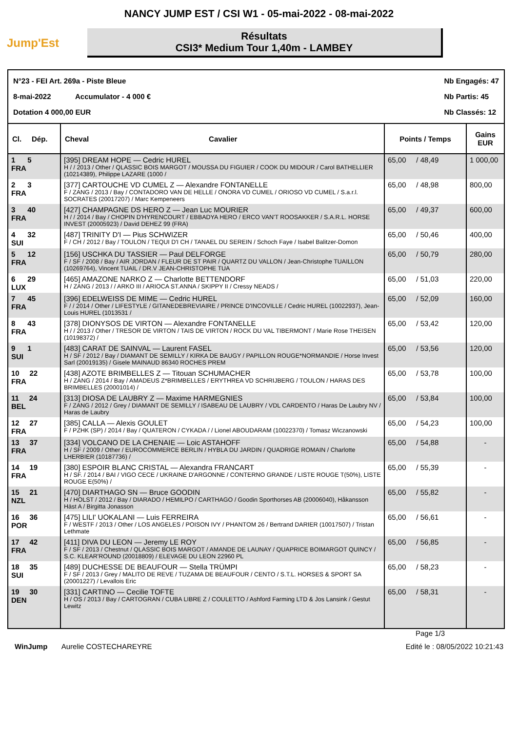NANCY JUMP EST / CSI W1 - 05-mai-2022 - 08-mai-2022
Jump'Est
Résultats
CSI3* Medium Tour 1,40m - LAMBEY
N°23 - FEI Art. 269a - Piste Bleue
8-mai-2022 Accumulator - 4 000 €
Dotation 4 000,00 EUR
Nb Engagés: 47
Nb Partis: 45
Nb Classés: 12
| Cl. Dép. | Cheval Cavalier | Points / Temps | Gains EUR |
| --- | --- | --- | --- |
| 1 5 FRA | [395] DREAM HOPE — Cedric HUREL H / / 2013 / Other / QLASSIC BOIS MARGOT / MOUSSA DU FIGUIER / COOK DU MIDOUR / Carol BATHELLIER (10214389), Philippe LAZARE (1000 / | 65,00 / 48,49 | 1 000,00 |
| 2 3 FRA | [377] CARTOUCHE VD CUMEL Z — Alexandre FONTANELLE F / ZANG / 2013 / Bay / CONTADORO VAN DE HELLE / ONORA VD CUMEL / ORIOSO VD CUMEL / S.a.r.l. SOCRATES (20017207) / Marc Kempeneers | 65,00 / 48,98 | 800,00 |
| 3 40 FRA | [427] CHAMPAGNE DS HERO Z — Jean Luc MOURIER H / / 2014 / Bay / CHOPIN D'HYRENCOURT / EBBADYA HERO / ERCO VAN'T ROOSAKKER / S.A.R.L. HORSE INVEST (20005923) / David DEHEZ 99 (FRA) | 65,00 / 49,37 | 600,00 |
| 4 32 SUI | [487] TRINITY D'I — Pius SCHWIZER F / CH / 2012 / Bay / TOULON / TEQUI D'I CH / TANAEL DU SEREIN / Schoch Faye / Isabel Balitzer-Domon | 65,00 / 50,46 | 400,00 |
| 5 12 FRA | [156] USCHKA DU TASSIER — Paul DELFORGE F / SF / 2008 / Bay / AIR JORDAN / FLEUR DE ST PAIR / QUARTZ DU VALLON / Jean-Christophe TUAILLON (10269764), Vincent TUAIL / DR.V JEAN-CHRISTOPHE TUA | 65,00 / 50,79 | 280,00 |
| 6 29 LUX | [465] AMAZONE NARKO Z — Charlotte BETTENDORF H / ZANG / 2013 / / ARKO III / ARIOCA ST.ANNA / SKIPPY II / Cressy NEADS / | 65,00 / 51,03 | 220,00 |
| 7 45 FRA | [396] EDELWEISS DE MIME — Cedric HUREL F / / 2014 / Other / LIFESTYLE / GITANEDEBREVIAIRE / PRINCE D'INCOVILLE / Cedric HUREL (10022937), Jean-Louis HUREL (1013531 / | 65,00 / 52,09 | 160,00 |
| 8 43 FRA | [378] DIONYSOS DE VIRTON — Alexandre FONTANELLE H / / 2013 / Other / TRESOR DE VIRTON / TAIS DE VIRTON / ROCK DU VAL TIBERMONT / Marie Rose THEISEN (10198372) / | 65,00 / 53,42 | 120,00 |
| 9 1 SUI | [483] CARAT DE SAINVAL — Laurent FASEL H / SF / 2012 / Bay / DIAMANT DE SEMILLY / KIRKA DE BAUGY / PAPILLON ROUGE*NORMANDIE / Horse Invest Sarl (20019135) / Gisele MAINAUD 86340 ROCHES PREM | 65,00 / 53,56 | 120,00 |
| 10 22 FRA | [438] AZOTE BRIMBELLES Z — Titouan SCHUMACHER H / ZANG / 2014 / Bay / AMADEUS Z*BRIMBELLES / ERYTHREA VD SCHRIJBERG / TOULON / HARAS DES BRIMBELLES (20001014) / | 65,00 / 53,78 | 100,00 |
| 11 24 BEL | [313] DIOSA DE LAUBRY Z — Maxime HARMEGNIES F / ZANG / 2012 / Grey / DIAMANT DE SEMILLY / ISABEAU DE LAUBRY / VDL CARDENTO / Haras De Laubry NV / Haras de Laubry | 65,00 / 53,84 | 100,00 |
| 12 27 FRA | [385] CALLA — Alexis GOULET F / PZHK (SP) / 2014 / Bay / QUATERON / CYKADA / / Lionel ABOUDARAM (10022370) / Tomasz Wiczanowski | 65,00 / 54,23 | 100,00 |
| 13 37 FRA | [334] VOLCANO DE LA CHENAIE — Loic ASTAHOFF H / SF / 2009 / Other / EUROCOMMERCE BERLIN / HYBLA DU JARDIN / QUADRIGE ROMAIN / Charlotte LHERBIER (10187736) / | 65,00 / 54,88 | - |
| 14 19 FRA | [380] ESPOIR BLANC CRISTAL — Alexandra FRANCART H / SF. / 2014 / BAI / VIGO CECE / UKRAINE D'ARGONNE / CONTERNO GRANDE / LISTE ROUGE T(50%), LISTE ROUGE E(50%) / | 65,00 / 55,39 | - |
| 15 21 NZL | [470] DIARTHAGO SN — Bruce GOODIN H / HOLST / 2012 / Bay / DIARADO / HEMILPO / CARTHAGO / Goodin Sporthorses AB (20006040), Håkansson Häst A / Birgitta Jonasson | 65,00 / 55,82 | - |
| 16 36 POR | [475] LILI' UOKALANI — Luis FERREIRA F / WESTF / 2013 / Other / LOS ANGELES / POISON IVY / PHANTOM 26 / Bertrand DARIER (10017507) / Tristan Lethmate | 65,00 / 56,61 | - |
| 17 42 FRA | [411] DIVA DU LEON — Jeremy LE ROY F / SF / 2013 / Chestnut / QLASSIC BOIS MARGOT / AMANDE DE LAUNAY / QUAPRICE BOIMARGOT QUINCY / S.C. KLEAR'ROUND (20018809) / ELEVAGE DU LEON 22960 PL | 65,00 / 56,85 | - |
| 18 35 SUI | [489] DUCHESSE DE BEAUFOUR — Stella TRÜMPI F / SF / 2013 / Grey / MALITO DE REVE / TUZAMA DE BEAUFOUR / CENTO / S.T.L. HORSES & SPORT SA (20001227) / Levallois Eric | 65,00 / 58,23 | - |
| 19 30 DEN | [331] CARTINO — Cecilie TOFTE H / OS / 2013 / Bay / CARTOGRAN / CUBA LIBRE Z / COULETTO / Ashford Farming LTD & Jos Lansink / Gestut Lewitz | 65,00 / 58,31 | - |
Page 1/3
WinJump Aurelie COSTECHAREYRE
Edité le : 08/05/2022 10:21:43